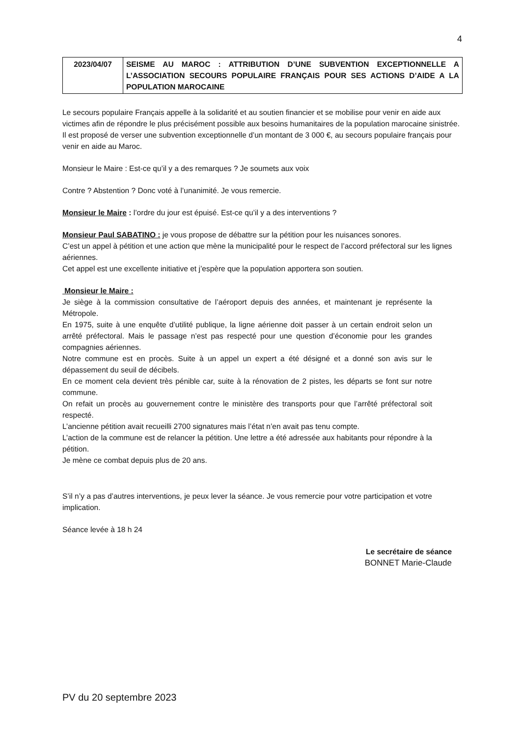4
| 2023/04/07 | SEISME AU MAROC : ATTRIBUTION D’UNE SUBVENTION EXCEPTIONNELLE A L’ASSOCIATION SECOURS POPULAIRE FRANÇAIS POUR SES ACTIONS D’AIDE A LA POPULATION MAROCAINE |
Le secours populaire Français appelle à la solidarité et au soutien financier et se mobilise pour venir en aide aux victimes afin de répondre le plus précisément possible aux besoins humanitaires de la population marocaine sinistrée.
Il est proposé de verser une subvention exceptionnelle d’un montant de 3 000 €, au secours populaire français pour venir en aide au Maroc.
Monsieur le Maire : Est-ce qu’il y a des remarques ? Je soumets aux voix
Contre ? Abstention ? Donc voté à l’unanimité. Je vous remercie.
Monsieur le Maire : l’ordre du jour est épuisé. Est-ce qu’il y a des interventions ?
Monsieur Paul SABATINO : je vous propose de débattre sur la pétition pour les nuisances sonores.
C’est un appel à pétition et une action que mène la municipalité pour le respect de l’accord préfectoral sur les lignes aériennes.
Cet appel est une excellente initiative et j’espère que la population apportera son soutien.
Monsieur le Maire :
Je siège à la commission consultative de l’aéroport depuis des années, et maintenant je représente la Métropole.
En 1975, suite à une enquête d’utilité publique, la ligne aérienne doit passer à un certain endroit selon un arrêté préfectoral. Mais le passage n’est pas respecté pour une question d’économie pour les grandes compagnies aériennes.
Notre commune est en procès. Suite à un appel un expert a été désigné et a donné son avis sur le dépassement du seuil de décibels.
En ce moment cela devient très pénible car, suite à la rénovation de 2 pistes, les départs se font sur notre commune.
On refait un procès au gouvernement contre le ministère des transports pour que l’arrêté préfectoral soit respecté.
L’ancienne pétition avait recueilli 2700 signatures mais l’état n’en avait pas tenu compte.
L’action de la commune est de relancer la pétition. Une lettre a été adressée aux habitants pour répondre à la pétition.
Je mène ce combat depuis plus de 20 ans.
S’il n’y a pas d’autres interventions, je peux lever la séance. Je vous remercie pour votre participation et votre implication.
Séance levée à 18 h 24
Le secrétaire de séance
BONNET Marie-Claude
PV du 20 septembre 2023